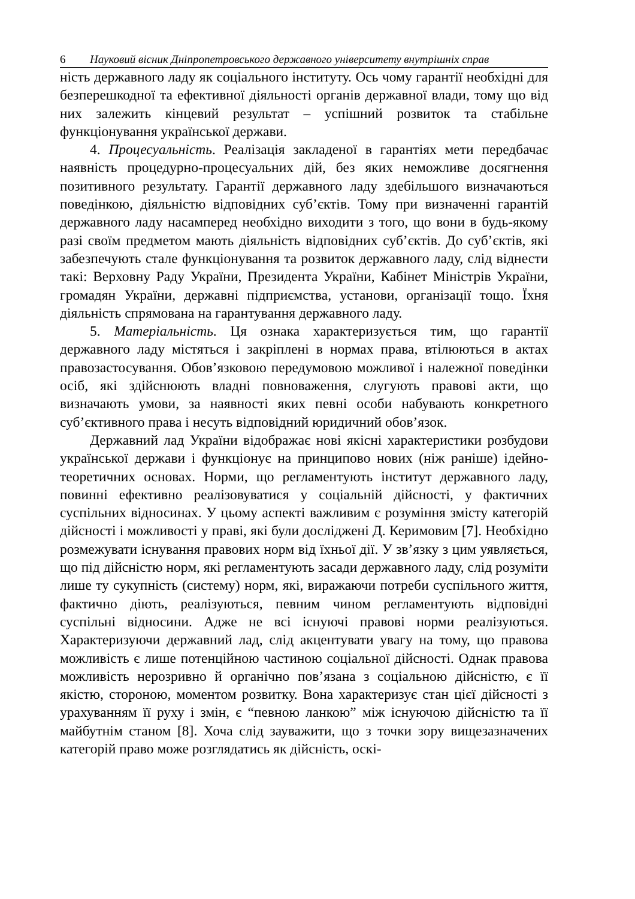6 Науковий вісник Дніпропетровського державного університету внутрішніх справ
ність державного ладу як соціального інституту. Ось чому гарантії необхідні для безперешкодної та ефективної діяльності органів державної влади, тому що від них залежить кінцевий результат – успішний розвиток та стабільне функціонування української держави.
4. Процесуальність. Реалізація закладеної в гарантіях мети передбачає наявність процедурно-процесуальних дій, без яких неможливе досягнення позитивного результату. Гарантії державного ладу здебільшого визначаються поведінкою, діяльністю відповідних суб’єктів. Тому при визначенні гарантій державного ладу насамперед необхідно виходити з того, що вони в будь-якому разі своїм предметом мають діяльність відповідних суб’єктів. До суб’єктів, які забезпечують стале функціонування та розвиток державного ладу, слід віднести такі: Верховну Раду України, Президента України, Кабінет Міністрів України, громадян України, державні підприємства, установи, організації тощо. Їхня діяльність спрямована на гарантування державного ладу.
5. Матеріальність. Ця ознака характеризується тим, що гарантії державного ладу містяться і закріплені в нормах права, втілюються в актах правозастосування. Обов’язковою передумовою можливої і належної поведінки осіб, які здійснюють владні повноваження, слугують правові акти, що визначають умови, за наявності яких певні особи набувають конкретного суб’єктивного права і несуть відповідний юридичний обов’язок.
Державний лад України відображає нові якісні характеристики розбудови української держави і функціонує на принципово нових (ніж раніше) ідейно-теоретичних основах. Норми, що регламентують інститут державного ладу, повинні ефективно реалізовуватися у соціальній дійсності, у фактичних суспільних відносинах. У цьому аспекті важливим є розуміння змісту категорій дійсності і можливості у праві, які були досліджені Д. Керимовим [7]. Необхідно розмежувати існування правових норм від їхньої дії. У зв’язку з цим уявляється, що під дійсністю норм, які регламентують засади державного ладу, слід розуміти лише ту сукупність (систему) норм, які, виражаючи потреби суспільного життя, фактично діють, реалізуються, певним чином регламентують відповідні суспільні відносини. Адже не всі існуючі правові норми реалізуються. Характеризуючи державний лад, слід акцентувати увагу на тому, що правова можливість є лише потенційною частиною соціальної дійсності. Однак правова можливість нерозривно й органічно пов’язана з соціальною дійсністю, є її якістю, стороною, моментом розвитку. Вона характеризує стан цієї дійсності з урахуванням її руху і змін, є “певною ланкою” між існуючою дійсністю та її майбутнім станом [8]. Хоча слід зауважити, що з точки зору вищезазначених категорій право може розглядатись як дійсність, оскі-